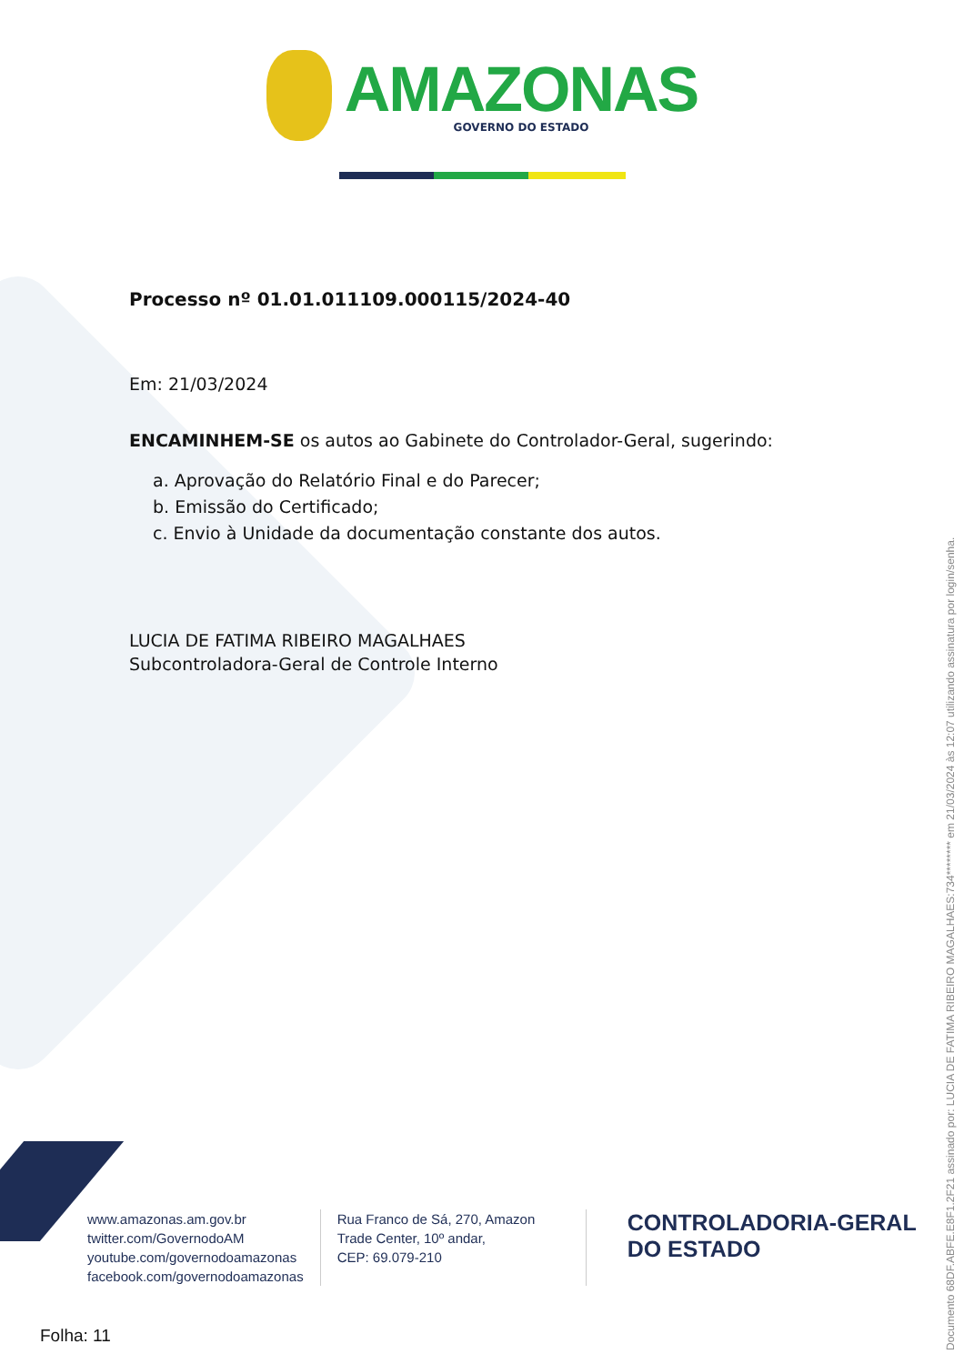AMAZONAS
GOVERNO DO ESTADO
Processo nº 01.01.011109.000115/2024-40
Em: 21/03/2024
ENCAMINHEM-SE os autos ao Gabinete do Controlador-Geral, sugerindo:
a. Aprovação do Relatório Final e do Parecer;
b. Emissão do Certificado;
c. Envio à Unidade da documentação constante dos autos.
LUCIA DE FATIMA RIBEIRO MAGALHAES
Subcontroladora-Geral de Controle Interno
Documento 68DF.ABFE.E8F1.2F21 assinado por: LUCIA DE FATIMA RIBEIRO MAGALHAES:734******** em 21/03/2024 às 12:07 utilizando assinatura por login/senha.
www.amazonas.am.gov.br
twitter.com/GovernodoAM
youtube.com/governodoamazonas
facebook.com/governodoamazonas
Rua Franco de Sá, 270, Amazon Trade Center, 10º andar,
CEP: 69.079-210
CONTROLADORIA-GERAL
DO ESTADO
Folha: 11